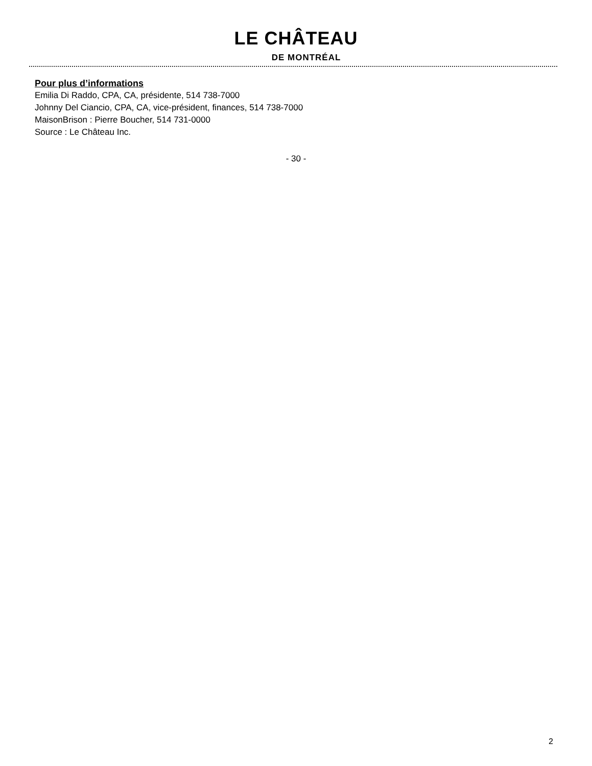LE CHÂTEAU
DE MONTRÉAL
Pour plus d’informations
Emilia Di Raddo, CPA, CA, présidente, 514 738-7000
Johnny Del Ciancio, CPA, CA, vice-président, finances, 514 738-7000
MaisonBrison : Pierre Boucher, 514 731-0000
Source : Le Château Inc.
- 30 -
2